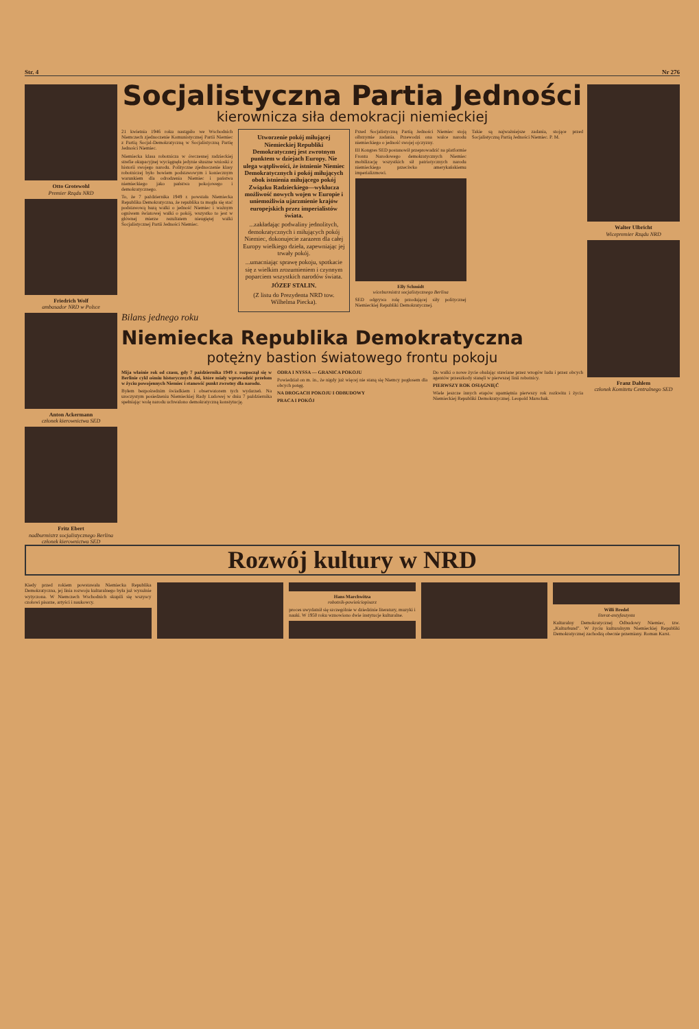Str. 4 Nr 276
Otto Grotewohl
Premier Rządu NRD
Friedrich Wolf
ambasador NRD w Polsce
Anton Ackermann
członek kierownictwa SED
Fritz Ebert
nadburmistrz socjalistycznego Berlina członek kierownictwa SED
Socjalistyczna Partia Jedności
kierownicza siła demokracji niemieckiej
21 kwietnia 1946 roku nastąpiło we Wschodnich Niemczech zjednoczenie Komunistycznej Partii Niemiec z Partią Socjal-Demokratyczną w Socjalistyczną Partię Jedności Niemiec.
Niemiecka klasa robotnicza w ówczesnej radzieckiej strefie okupacyjnej wyciągnęła jedynie słuszne wnioski z historii swojego narodu. Polityczne zjednoczenie klasy robotniczej było bowiem podstawowym i koniecznym warunkiem dla odrodzenia Niemiec i państwa niemieckiego jako państwa pokojowego i demokratycznego.
To, że 7 października 1949 r. powstała Niemiecka Republika Demokratyczna, że republika ta mogła się stać podstawową bazą walki o jedność Niemiec i ważnym ogniwem światowej walki o pokój, wszystko to jest w głównej mierze rezultatem nieugiętej walki Socjalistycznej Partii Jedności Niemiec.
Utworzenie pokój miłującej Niemieckiej Republiki Demokratycznej jest zwrotnym punktem w dziejach Europy. Nie ulega wątpliwości, że istnienie Niemiec Demokratycznych i pokój miłujących obok istnienia miłującego pokój Związku Radzieckiego—wyklucza możliwość nowych wojen w Europie i uniemożliwia ujarzmienie krajów europejskich przez imperialistów świata.
...zakładając podwaliny jednolitych, demokratycznych i miłujących pokój Niemiec, dokonujecie zarazem dla całej Europy wielkiego dzieła, zapewniając jej trwały pokój.
...umacniając sprawę pokoju, spotkacie się z wielkim zrozumieniem i czynnym poparciem wszystkich narodów świata.
JÓZEF STALIN.
(Z listu do Prezydenta NRD tow. Wilhelma Piecka).
Przed Socjalistyczną Partią Jedności Niemiec stoją olbrzymie zadania. Przewodzi ona walce narodu niemieckiego o jedność swojej ojczyzny.
III Kongres SED postanowił przeprowadzić na platformie Frontu Narodowego demokratycznych Niemiec mobilizację wszystkich sił patriotycznych narodu niemieckiego przeciwko amerykańskiemu imperializmowi.
Elly Schmidt
wiceburmistrz socjalistycznego Berlina
SED odgrywa rolę przodującej siły politycznej Niemieckiej Republiki Demokratycznej.
Takie są najważniejsze zadania, stojące przed Socjalistyczną Partią Jedności Niemiec. P. M.
Bilans jednego roku
Niemiecka Republika Demokratyczna
potężny bastion światowego frontu pokoju
Mija właśnie rok od czasu, gdy 7 października 1949 r. rozpoczął się w Berlinie cykl ośmiu historycznych dni, które miały wprowadzić przełom w życiu powojennych Niemiec i stanowić punkt zwrotny dla narodu.
Byłem bezpośrednim świadkiem i obserwatorem tych wydarzeń. Na uroczystym posiedzeniu Niemieckiej Rady Ludowej w dniu 7 października spełniając wolę narodu uchwalono demokratyczną konstytucję.
ODRA I NYSSA — GRANICA POKOJU
Powiedział on m. in., że nigdy już więcej nie staną się Niemcy pogłosem dla obcych potęg.
NA DROGACH POKOJU I ODBUDOWY
PRACA I POKÓJ
Do walki o nowe życie obalając stawiane przez wrogów ludu i przez obcych agentów przeszkody stanęli w pierwszej linii robotnicy.
PIERWSZY ROK OSIĄGNIĘĆ
Wiele jeszcze innych etapów upamiętnia pierwszy rok rozkwitu i życia Niemieckiej Republiki Demokratycznej. Leopold Marschak.
Walter Ulbricht
Wicepremier Rządu NRD
Franz Dahlem
członek Komitetu Centralnego SED
Rozwój kultury w NRD
Kiedy przed rokiem powstawała Niemiecka Republika Demokratyczna, jej linia rozwoju kulturalnego była już wyraźnie wytyczona. W Niemczech Wschodnich skupili się wszyscy czołowi pisarze, artyści i naukowcy.
Hans Marchwitza
robotnik-powieściopisarz
proces uwydatnił się szczególnie w dziedzinie literatury, muzyki i nauki. W 1950 roku wznowiono dwie instytucje kulturalne.
Willi Bredel
literat-antyfaszysta
Kulturalny Demokratycznej Odbudowy Niemiec, tzw. „Kulturbund". W życiu kulturalnym Niemieckiej Republiki Demokratycznej zachodzą obecnie przemiany. Roman Karst.